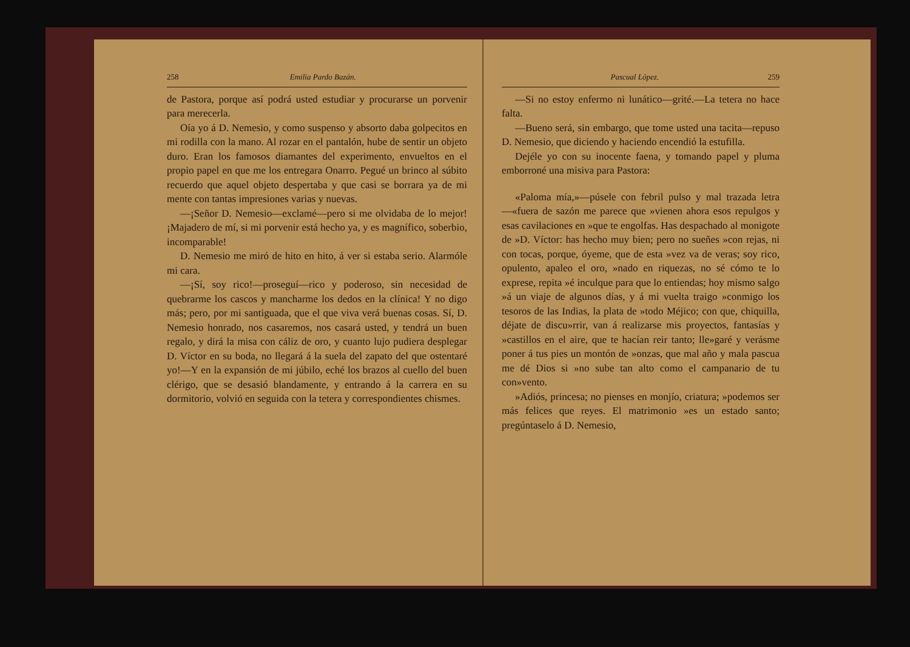258 Emilia Pardo Bazán.
de Pastora, porque así podrá usted estudiar y procurarse un porvenir para merecerla.
Oía yo á D. Nemesio, y como suspenso y absorto daba golpecitos en mi rodilla con la mano. Al rozar en el pantalón, hube de sentir un objeto duro. Eran los famosos diamantes del experimento, envueltos en el propio papel en que me los entregara Onarro. Pegué un brinco al súbito recuerdo que aquel objeto despertaba y que casi se borrara ya de mi mente con tantas impresiones varias y nuevas.
—¡Señor D. Nemesio—exclamé—pero si me olvidaba de lo mejor! ¡Majadero de mí, si mi porvenir está hecho ya, y es magnífico, soberbio, incomparable!
D. Nemesio me miró de hito en hito, á ver si estaba serio. Alarmóle mi cara.
—¡Sí, soy rico!—proseguí—rico y poderoso, sin necesidad de quebrarme los cascos y mancharme los dedos en la clínica! Y no digo más; pero, por mi santiguada, que el que viva verá buenas cosas. Sí, D. Nemesio honrado, nos casaremos, nos casará usted, y tendrá un buen regalo, y dirá la misa con cáliz de oro, y cuanto lujo pudiera desplegar D. Víctor en su boda, no llegará á la suela del zapato del que ostentaré yo!—Y en la expansión de mi júbilo, eché los brazos al cuello del buen clérigo, que se desasió blandamente, y entrando á la carrera en su dormitorio, volvió en seguida con la tetera y correspondientes chismes.
Pascual López. 259
—Si no estoy enfermo ni lunático—grité.—La tetera no hace falta.
—Bueno será, sin embargo, que tome usted una tacita—repuso D. Nemesio, que diciendo y haciendo encendió la estufilla.
Dejéle yo con su inocente faena, y tomando papel y pluma emborroné una misiva para Pastora:
«Paloma mía,»—púsele con febril pulso y mal trazada letra—«fuera de sazón me parece que »vienen ahora esos repulgos y esas cavilaciones en »que te engolfas. Has despachado al monigote de »D. Víctor: has hecho muy bien; pero no sueñes »con rejas, ni con tocas, porque, óyeme, que de esta »vez va de veras; soy rico, opulento, apaleo el oro, »nado en riquezas, no sé cómo te lo exprese, repita »é inculque para que lo entiendas; hoy mismo salgo »á un viaje de algunos días, y á mi vuelta traigo »conmigo los tesoros de las Indias, la plata de »todo Méjico; con que, chiquilla, déjate de discu»rrir, van á realizarse mis proyectos, fantasías y »castillos en el aire, que te hacían reir tanto; lle»garé y verásme poner á tus pies un montón de »onzas, que mal año y mala pascua me dé Dios si »no sube tan alto como el campanario de tu con»vento.
»Adiós, princesa; no pienses en monjío, criatura; »podemos ser más felices que reyes. El matrimonio »es un estado santo; pregúntaselo á D. Nemesio,